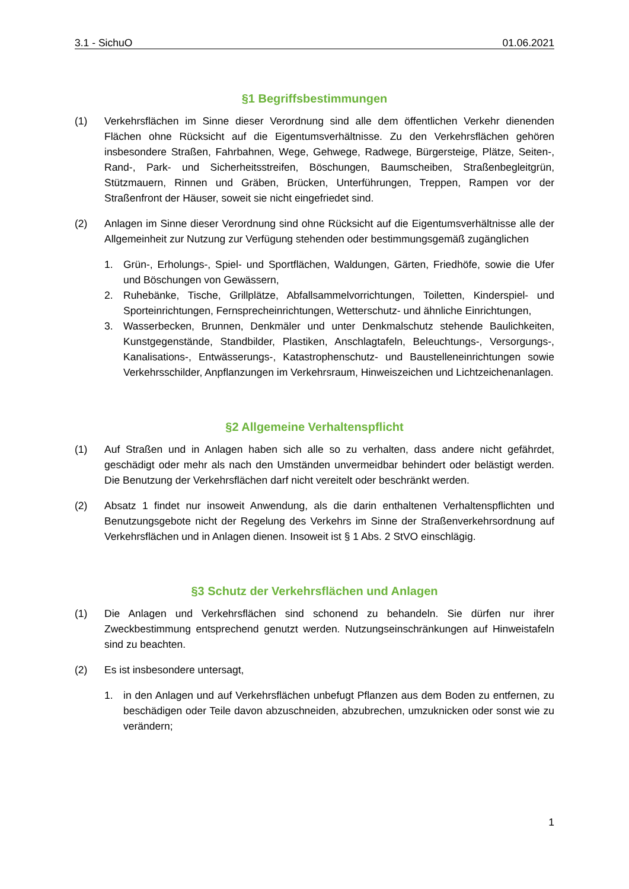3.1 - SichuO 01.06.2021
§1 Begriffsbestimmungen
(1) Verkehrsflächen im Sinne dieser Verordnung sind alle dem öffentlichen Verkehr dienenden Flächen ohne Rücksicht auf die Eigentumsverhältnisse. Zu den Verkehrsflächen gehören insbesondere Straßen, Fahrbahnen, Wege, Gehwege, Radwege, Bürgersteige, Plätze, Seiten-, Rand-, Park- und Sicherheitsstreifen, Böschungen, Baumscheiben, Straßenbegleitgrün, Stützmauern, Rinnen und Gräben, Brücken, Unterführungen, Treppen, Rampen vor der Straßenfront der Häuser, soweit sie nicht eingefriedet sind.
(2) Anlagen im Sinne dieser Verordnung sind ohne Rücksicht auf die Eigentumsverhältnisse alle der Allgemeinheit zur Nutzung zur Verfügung stehenden oder bestimmungsgemäß zugänglichen
1. Grün-, Erholungs-, Spiel- und Sportflächen, Waldungen, Gärten, Friedhöfe, sowie die Ufer und Böschungen von Gewässern,
2. Ruhebänke, Tische, Grillplätze, Abfallsammelvorrichtungen, Toiletten, Kinderspiel- und Sporteinrichtungen, Fernsprecheinrichtungen, Wetterschutz- und ähnliche Einrichtungen,
3. Wasserbecken, Brunnen, Denkmäler und unter Denkmalschutz stehende Baulichkeiten, Kunstgegenstände, Standbilder, Plastiken, Anschlagtafeln, Beleuchtungs-, Versorgungs-, Kanalisations-, Entwässerungs-, Katastrophenschutz- und Baustelleneinrichtungen sowie Verkehrsschilder, Anpflanzungen im Verkehrsraum, Hinweiszeichen und Lichtzeichenanlagen.
§2 Allgemeine Verhaltenspflicht
(1) Auf Straßen und in Anlagen haben sich alle so zu verhalten, dass andere nicht gefährdet, geschädigt oder mehr als nach den Umständen unvermeidbar behindert oder belästigt werden. Die Benutzung der Verkehrsflächen darf nicht vereitelt oder beschränkt werden.
(2) Absatz 1 findet nur insoweit Anwendung, als die darin enthaltenen Verhaltenspflichten und Benutzungsgebote nicht der Regelung des Verkehrs im Sinne der Straßenverkehrsordnung auf Verkehrsflächen und in Anlagen dienen. Insoweit ist § 1 Abs. 2 StVO einschlägig.
§3 Schutz der Verkehrsflächen und Anlagen
(1) Die Anlagen und Verkehrsflächen sind schonend zu behandeln. Sie dürfen nur ihrer Zweckbestimmung entsprechend genutzt werden. Nutzungseinschränkungen auf Hinweistafeln sind zu beachten.
(2) Es ist insbesondere untersagt,
1. in den Anlagen und auf Verkehrsflächen unbefugt Pflanzen aus dem Boden zu entfernen, zu beschädigen oder Teile davon abzuschneiden, abzubrechen, umzuknicken oder sonst wie zu verändern;
1